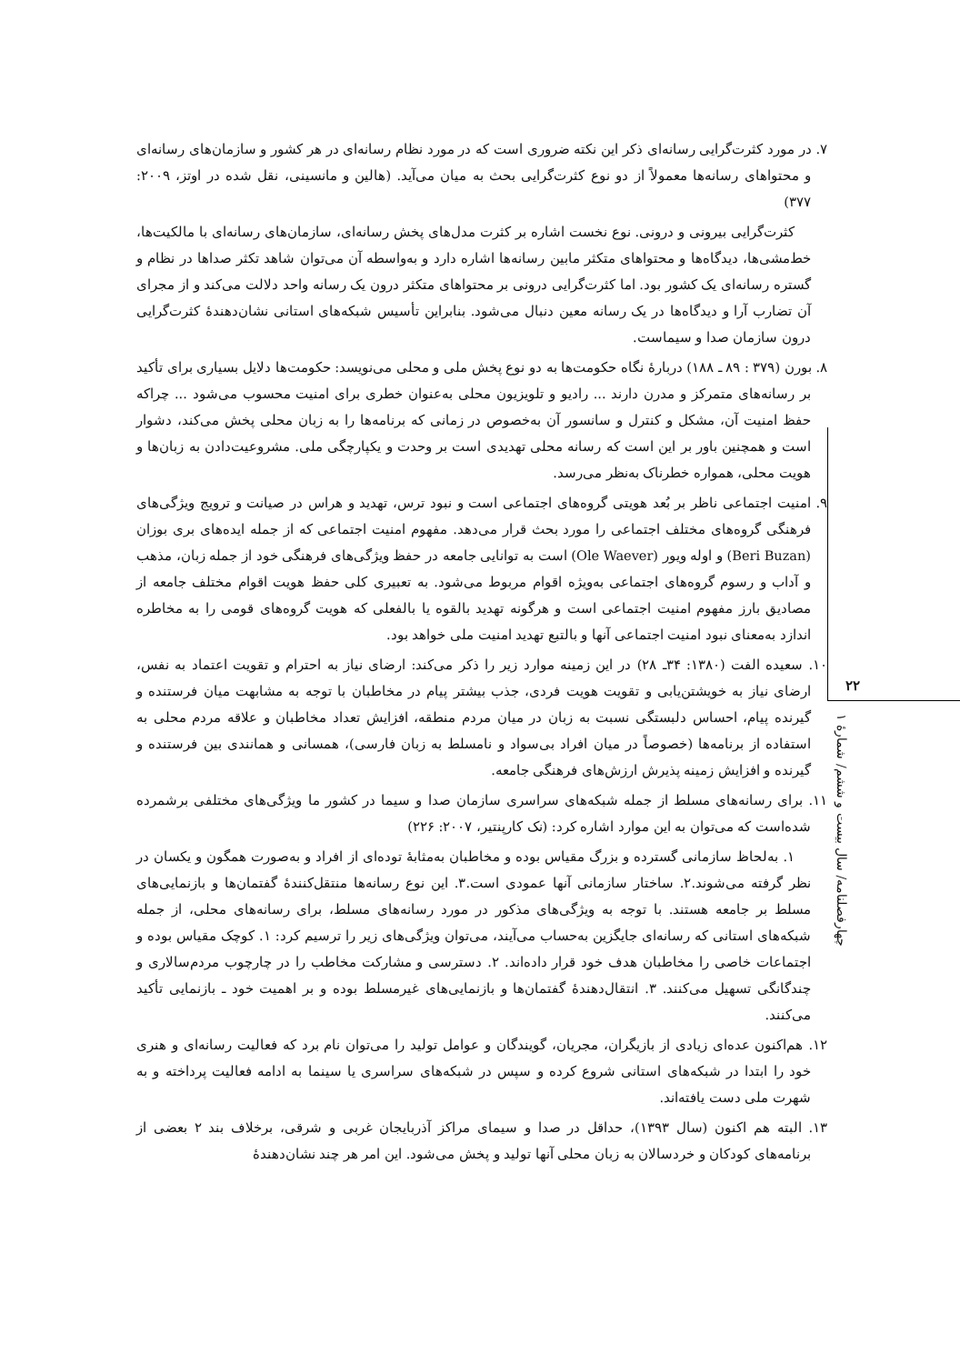۲۲
چهارفصلنامه/ سال بیست و ششم/ شمارهٔ ۱
۷. در مورد کثرت‌گرایی رسانه‌ای ذکر این نکته ضروری است که در مورد نظام رسانه‌ای در هر کشور و سازمان‌های رسانه‌ای و محتواهای رسانه‌ها معمولاً از دو نوع کثرت‌گرایی بحث به میان می‌آید. (هالین و مانسینی، نقل شده در اوتز، ۲۰۰۹: ۳۷۷)
کثرت‌گرایی بیرونی و درونی. نوع نخست اشاره بر کثرت مدل‌های پخش رسانه‌ای، سازمان‌های رسانه‌ای با مالکیت‌ها، خط‌مشی‌ها، دیدگاه‌ها و محتواهای متکثر مابین رسانه‌ها اشاره دارد و به‌واسطه آن می‌توان شاهد تکثر صداها در نظام و گستره رسانه‌ای یک کشور بود. اما کثرت‌گرایی درونی بر محتواهای متکثر درون یک رسانه واحد دلالت می‌کند و از مجرای آن تضارب آرا و دیدگاه‌ها در یک رسانه معین دنبال می‌شود. بنابراین تأسیس شبکه‌های استانی نشان‌دهندهٔ کثرت‌گرایی درون سازمان صدا و سیماست.
۸. بورن (۳۷۹ : ۸۹ ـ ۱۸۸) دربارهٔ نگاه حکومت‌ها به دو نوع پخش ملی و محلی می‌نویسد: حکومت‌ها دلایل بسیاری برای تأکید بر رسانه‌های متمرکز و مدرن دارند ... رادیو و تلویزیون محلی به‌عنوان خطری برای امنیت محسوب می‌شود ... چراکه حفظ امنیت آن، مشکل و کنترل و سانسور آن به‌خصوص در زمانی که برنامه‌ها را به زبان محلی پخش می‌کند، دشوار است و همچنین باور بر این است که رسانه محلی تهدیدی است بر وحدت و یکپارچگی ملی. مشروعیت‌دادن به زبان‌ها و هویت محلی، همواره خطرناک به‌نظر می‌رسد.
۹. امنیت اجتماعی ناظر بر بُعد هویتی گروه‌های اجتماعی است و نبود ترس، تهدید و هراس در صیانت و ترویج ویژگی‌های فرهنگی گروه‌های مختلف اجتماعی را مورد بحث قرار می‌دهد. مفهوم امنیت اجتماعی که از جمله ایده‌های بری بوزان (Beri Buzan) و اوله ویور (Ole Waever) است به توانایی جامعه در حفظ ویژگی‌های فرهنگی خود از جمله زبان، مذهب و آداب و رسوم گروه‌های اجتماعی به‌ویژه اقوام مربوط می‌شود. به تعبیری کلی حفظ هویت اقوام مختلف جامعه از مصادیق بارز مفهوم امنیت اجتماعی است و هرگونه تهدید بالقوه یا بالفعلی که هویت گروه‌های قومی را به مخاطره اندازد به‌معنای نبود امنیت اجتماعی آنها و بالتبع تهدید امنیت ملی خواهد بود.
۱۰. سعیده الفت (۱۳۸۰: ۳۴ـ ۲۸) در این زمینه موارد زیر را ذکر می‌کند: ارضای نیاز به احترام و تقویت اعتماد به نفس، ارضای نیاز به خویشتن‌یابی و تقویت هویت فردی، جذب بیشتر پیام در مخاطبان با توجه به مشابهت میان فرستنده و گیرنده پیام، احساس دلبستگی نسبت به زبان در میان مردم منطقه، افزایش تعداد مخاطبان و علاقه مردم محلی به استفاده از برنامه‌ها (خصوصاً در میان افراد بی‌سواد و نامسلط به زبان فارسی)، همسانی و همانندی بین فرستنده و گیرنده و افزایش زمینه پذیرش ارزش‌های فرهنگی جامعه.
۱۱. برای رسانه‌های مسلط از جمله شبکه‌های سراسری سازمان صدا و سیما در کشور ما ویژگی‌های مختلفی برشمرده شده‌است که می‌توان به این موارد اشاره کرد: (نک کارپنتیر، ۲۰۰۷: ۲۲۶)
۱. به‌لحاظ سازمانی گسترده و بزرگ مقیاس بوده و مخاطبان به‌مثابهٔ توده‌ای از افراد و به‌صورت همگون و یکسان در نظر گرفته می‌شوند.۲. ساختار سازمانی آنها عمودی است.۳. این نوع رسانه‌ها منتقل‌کنندهٔ گفتمان‌ها و بازنمایی‌های مسلط بر جامعه هستند. با توجه به ویژگی‌های مذکور در مورد رسانه‌های مسلط، برای رسانه‌های محلی، از جمله شبکه‌های استانی که رسانه‌ای جایگزین به‌حساب می‌آیند، می‌توان ویژگی‌های زیر را ترسیم کرد: ۱. کوچک مقیاس بوده و اجتماعات خاصی را مخاطبان هدف خود قرار داده‌اند. ۲. دسترسی و مشارکت مخاطب را در چارچوب مردم‌سالاری و چندگانگی تسهیل می‌کنند. ۳. انتقال‌دهندهٔ گفتمان‌ها و بازنمایی‌های غیرمسلط بوده و بر اهمیت خود ـ بازنمایی تأکید می‌کنند.
۱۲. هم‌اکنون عده‌ای زیادی از بازیگران، مجریان، گویندگان و عوامل تولید را می‌توان نام برد که فعالیت رسانه‌ای و هنری خود را ابتدا در شبکه‌های استانی شروع کرده و سپس در شبکه‌های سراسری یا سینما به ادامه فعالیت پرداخته و به شهرت ملی دست یافته‌اند.
۱۳. البته هم اکنون (سال ۱۳۹۳)، حداقل در صدا و سیمای مراکز آذربایجان غربی و شرقی، برخلاف بند ۲ بعضی از برنامه‌های کودکان و خردسالان به زبان محلی آنها تولید و پخش می‌شود. این امر هر چند نشان‌دهندهٔ